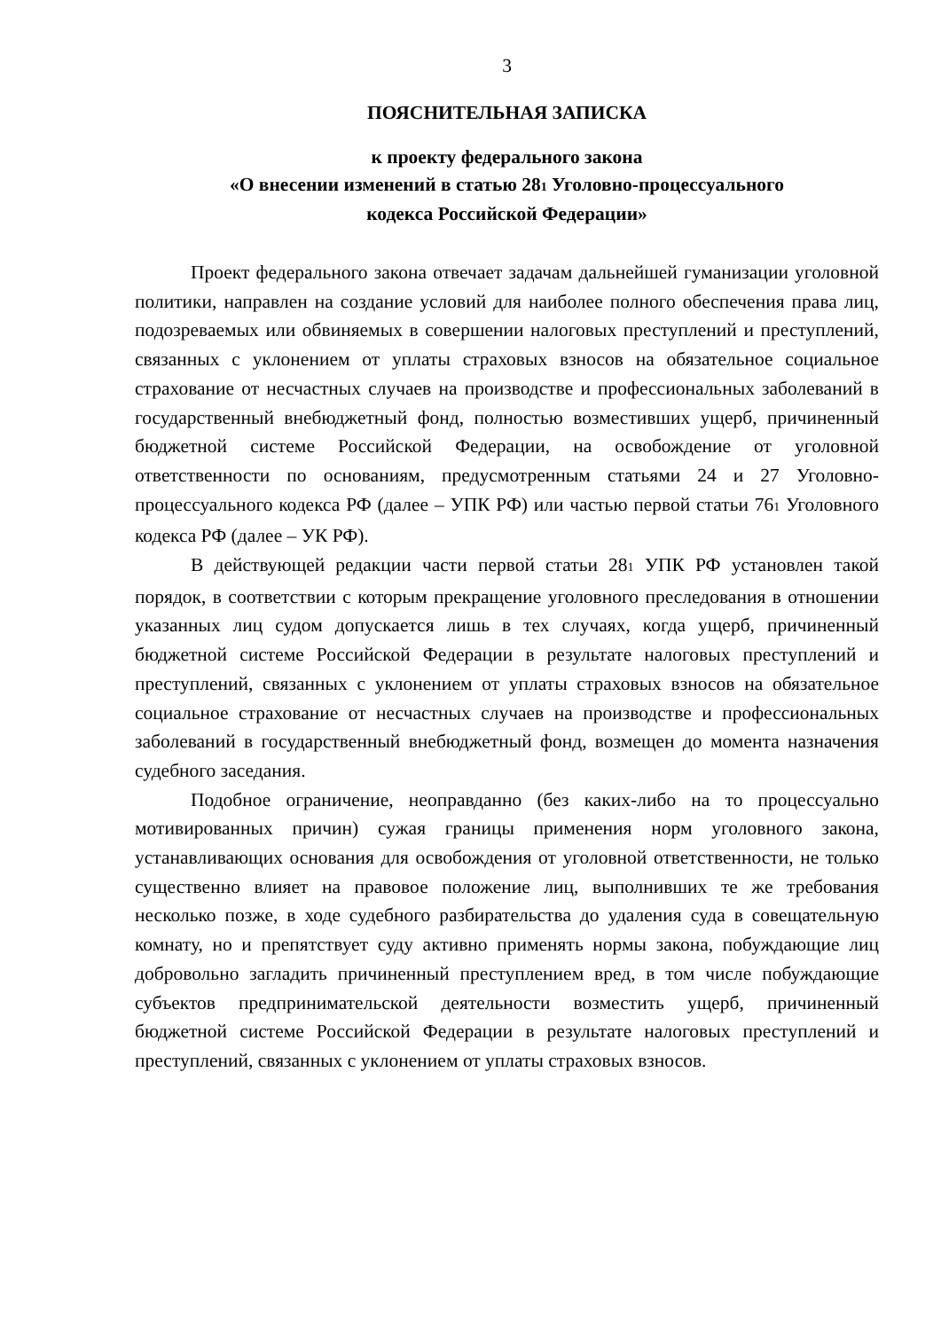3
ПОЯСНИТЕЛЬНАЯ ЗАПИСКА
к проекту федерального закона
«О внесении изменений в статью 281 Уголовно-процессуального
кодекса Российской Федерации»
Проект федерального закона отвечает задачам дальнейшей гуманизации уголовной политики, направлен на создание условий для наиболее полного обеспечения права лиц, подозреваемых или обвиняемых в совершении налоговых преступлений и преступлений, связанных с уклонением от уплаты страховых взносов на обязательное социальное страхование от несчастных случаев на производстве и профессиональных заболеваний в государственный внебюджетный фонд, полностью возместивших ущерб, причиненный бюджетной системе Российской Федерации, на освобождение от уголовной ответственности по основаниям, предусмотренным статьями 24 и 27 Уголовно-процессуального кодекса РФ (далее – УПК РФ) или частью первой статьи 761 Уголовного кодекса РФ (далее – УК РФ).
В действующей редакции части первой статьи 281 УПК РФ установлен такой порядок, в соответствии с которым прекращение уголовного преследования в отношении указанных лиц судом допускается лишь в тех случаях, когда ущерб, причиненный бюджетной системе Российской Федерации в результате налоговых преступлений и преступлений, связанных с уклонением от уплаты страховых взносов на обязательное социальное страхование от несчастных случаев на производстве и профессиональных заболеваний в государственный внебюджетный фонд, возмещен до момента назначения судебного заседания.
Подобное ограничение, неоправданно (без каких-либо на то процессуально мотивированных причин) сужая границы применения норм уголовного закона, устанавливающих основания для освобождения от уголовной ответственности, не только существенно влияет на правовое положение лиц, выполнивших те же требования несколько позже, в ходе судебного разбирательства до удаления суда в совещательную комнату, но и препятствует суду активно применять нормы закона, побуждающие лиц добровольно загладить причиненный преступлением вред, в том числе побуждающие субъектов предпринимательской деятельности возместить ущерб, причиненный бюджетной системе Российской Федерации в результате налоговых преступлений и преступлений, связанных с уклонением от уплаты страховых взносов.